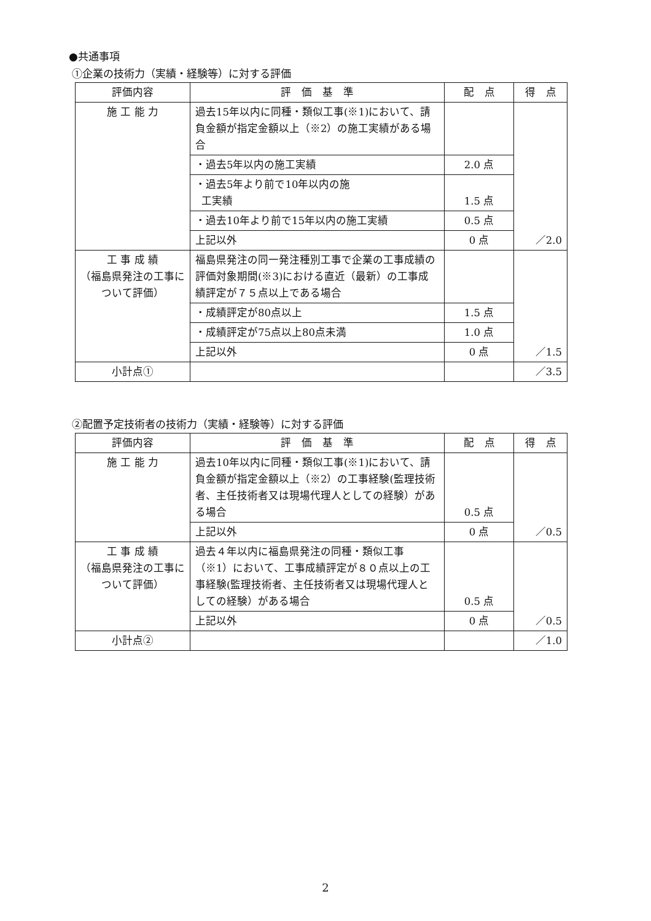●共通事項
①企業の技術力（実績・経験等）に対する評価
| 評価内容 | 評 価 基 準 | 配 点 | 得 点 |
| --- | --- | --- | --- |
| 施 工 能 力 | 過去15年以内に同種・類似工事(※1)において、請負金額が指定金額以上（※2）の施工実績がある場合 | | ／2.0 |
| | ・過去5年以内の施工実績 | 2.0 点 | |
| | ・過去5年より前で10年以内の施 工実績 | 1.5 点 | |
| | ・過去10年より前で15年以内の施工実績 | 0.5 点 | |
| | 上記以外 | 0 点 | |
| 工 事 成 績 （福島県発注の工事について評価） | 福島県発注の同一発注種別工事で企業の工事成績の評価対象期間(※3)における直近（最新）の工事成績評定が７５点以上である場合 | | ／1.5 |
| | ・成績評定が80点以上 | 1.5 点 | |
| | ・成績評定が75点以上80点未満 | 1.0 点 | |
| | 上記以外 | 0 点 | |
| 小計点① | | | ／3.5 |
②配置予定技術者の技術力（実績・経験等）に対する評価
| 評価内容 | 評 価 基 準 | 配 点 | 得 点 |
| --- | --- | --- | --- |
| 施 工 能 力 | 過去10年以内に同種・類似工事(※1)において、請負金額が指定金額以上（※2）の工事経験(監理技術者、主任技術者又は現場代理人としての経験）がある場合 | 0.5 点 | ／0.5 |
| | 上記以外 | 0 点 | |
| 工 事 成 績 （福島県発注の工事について評価） | 過去４年以内に福島県発注の同種・類似工事（※1）において、工事成績評定が８０点以上の工事経験(監理技術者、主任技術者又は現場代理人としての経験）がある場合 | 0.5 点 | ／0.5 |
| | 上記以外 | 0 点 | |
| 小計点② | | | ／1.0 |
2